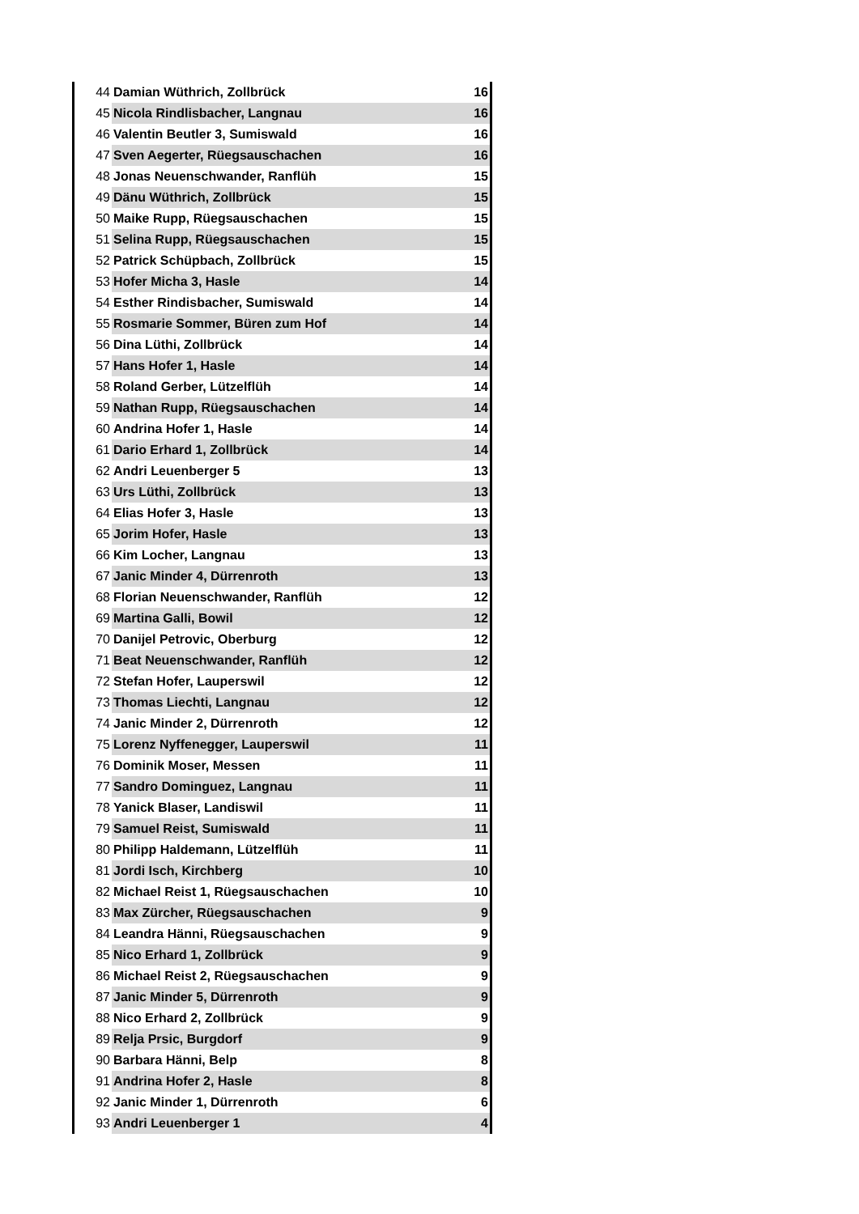| 44 | Damian Wüthrich, Zollbrück | 16 |
| 45 | Nicola Rindlisbacher, Langnau | 16 |
| 46 | Valentin Beutler 3, Sumiswald | 16 |
| 47 | Sven Aegerter, Rüegsauschachen | 16 |
| 48 | Jonas Neuenschwander, Ranflüh | 15 |
| 49 | Dänu Wüthrich, Zollbrück | 15 |
| 50 | Maike Rupp, Rüegsauschachen | 15 |
| 51 | Selina Rupp, Rüegsauschachen | 15 |
| 52 | Patrick Schüpbach, Zollbrück | 15 |
| 53 | Hofer Micha 3, Hasle | 14 |
| 54 | Esther Rindisbacher, Sumiswald | 14 |
| 55 | Rosmarie Sommer, Büren zum Hof | 14 |
| 56 | Dina Lüthi, Zollbrück | 14 |
| 57 | Hans Hofer 1, Hasle | 14 |
| 58 | Roland Gerber, Lützelflüh | 14 |
| 59 | Nathan Rupp, Rüegsauschachen | 14 |
| 60 | Andrina Hofer 1, Hasle | 14 |
| 61 | Dario Erhard 1, Zollbrück | 14 |
| 62 | Andri Leuenberger 5 | 13 |
| 63 | Urs Lüthi, Zollbrück | 13 |
| 64 | Elias Hofer 3, Hasle | 13 |
| 65 | Jorim Hofer, Hasle | 13 |
| 66 | Kim Locher, Langnau | 13 |
| 67 | Janic Minder 4, Dürrenroth | 13 |
| 68 | Florian Neuenschwander, Ranflüh | 12 |
| 69 | Martina Galli, Bowil | 12 |
| 70 | Danijel Petrovic, Oberburg | 12 |
| 71 | Beat Neuenschwander, Ranflüh | 12 |
| 72 | Stefan Hofer, Lauperswil | 12 |
| 73 | Thomas Liechti, Langnau | 12 |
| 74 | Janic Minder 2, Dürrenroth | 12 |
| 75 | Lorenz Nyffenegger, Lauperswil | 11 |
| 76 | Dominik Moser, Messen | 11 |
| 77 | Sandro Dominguez, Langnau | 11 |
| 78 | Yanick Blaser, Landiswil | 11 |
| 79 | Samuel Reist, Sumiswald | 11 |
| 80 | Philipp Haldemann, Lützelflüh | 11 |
| 81 | Jordi Isch, Kirchberg | 10 |
| 82 | Michael Reist 1, Rüegsauschachen | 10 |
| 83 | Max Zürcher, Rüegsauschachen | 9 |
| 84 | Leandra Hänni, Rüegsauschachen | 9 |
| 85 | Nico Erhard 1, Zollbrück | 9 |
| 86 | Michael Reist 2, Rüegsauschachen | 9 |
| 87 | Janic Minder 5, Dürrenroth | 9 |
| 88 | Nico Erhard 2, Zollbrück | 9 |
| 89 | Relja Prsic, Burgdorf | 9 |
| 90 | Barbara Hänni, Belp | 8 |
| 91 | Andrina Hofer 2, Hasle | 8 |
| 92 | Janic Minder 1, Dürrenroth | 6 |
| 93 | Andri Leuenberger 1 | 4 |